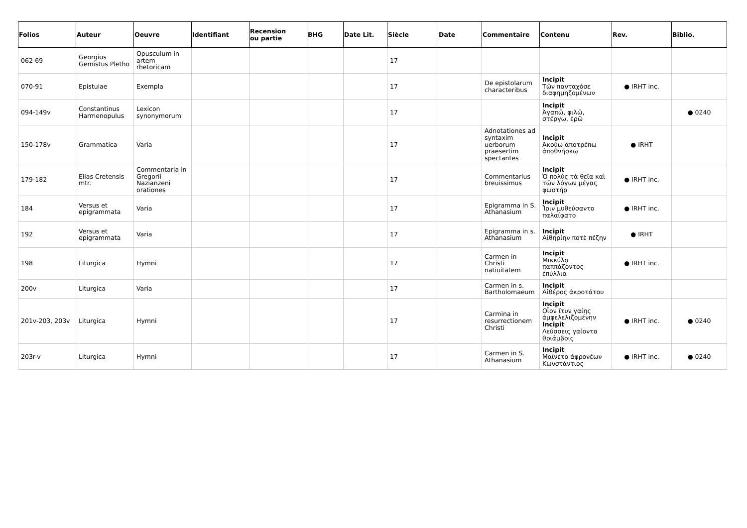| Folios | Auteur | Oeuvre | Identifiant | Recension ou partie | BHG | Date Lit. | Siècle | Date | Commentaire | Contenu | Rev. | Biblio. |
| --- | --- | --- | --- | --- | --- | --- | --- | --- | --- | --- | --- | --- |
| 062-69 | Georgius Gemistus Pletho | Opusculum in artem rhetoricam | | | | | 17 | | | | | |
| 070-91 | Epistulae | Exempla | | | | | 17 | | De epistolarum characteribus | Incipit Τῶν πανταχόσε διαφημηζομένων | ● IRHT inc. | |
| 094-149v | Constantinus Harmenopulus | Lexicon synonymorum | | | | | 17 | | | Incipit Ἀγαπῶ, φιλῶ, στέργω, ἐρῶ | | ● 0240 |
| 150-178v | Grammatica | Varia | | | | | 17 | | Adnotationes ad syntaxim uerborum praesertim spectantes | Incipit Ἀκούω ἀποτρέπω ἀποθνήσκω | ● IRHT | |
| 179-182 | Elias Cretensis mtr. | Commentaria in Gregorii Nazianzeni orationes | | | | | 17 | | Commentarius breuissimus | Incipit Ὁ πολὺς τὰ θεῖα καὶ τῶν λόγων μέγας φωστήρ | ● IRHT inc. | |
| 184 | Versus et epigrammata | Varia | | | | | 17 | | Epigramma in S. Athanasium | Incipit Ἶριν μυθεύσαντο παλαίφατο | ● IRHT inc. | |
| 192 | Versus et epigrammata | Varia | | | | | 17 | | Epigramma in s. Athanasium | Incipit Αἰθηρίην ποτὲ πέζην | ● IRHT | |
| 198 | Liturgica | Hymni | | | | | 17 | | Carmen in Christi natiuitatem | Incipit Μικκύλα παππάζοντος ἐπύλλια | ● IRHT inc. | |
| 200v | Liturgica | Varia | | | | | 17 | | Carmen in s. Bartholomaeum | Incipit Αἰθέρος ἀκροτάτου | | |
| 201v-203, 203v | Liturgica | Hymni | | | | | 17 | | Carmina in resurrectionem Christi | Incipit Οἷον ἴτυν γαίης ἀμφελελιζομένην Incipit Λεύσσεις γαίοντα θριάμβοις | ● IRHT inc. | ● 0240 |
| 203r-v | Liturgica | Hymni | | | | | 17 | | Carmen in S. Athanasium | Incipit Μαίνετο ἀφρονέων Κωνστάντιος | ● IRHT inc. | ● 0240 |